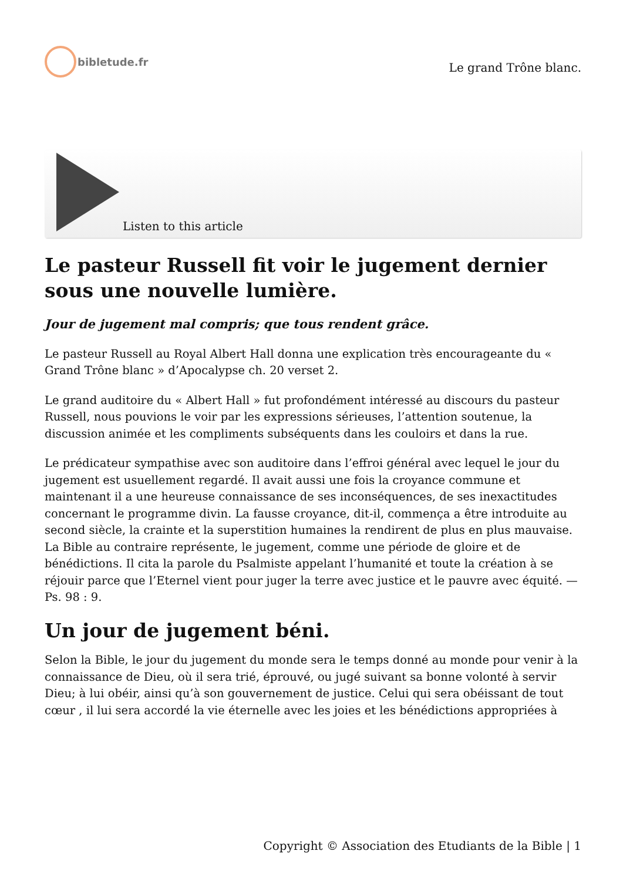bibletude.fr
Le grand Trône blanc.
Listen to this article
Le pasteur Russell fit voir le jugement dernier sous une nouvelle lumière.
Jour de jugement mal compris; que tous rendent grâce.
Le pasteur Russell au Royal Albert Hall donna une explication très encourageante du « Grand Trône blanc » d’Apocalypse ch. 20 verset 2.
Le grand auditoire du « Albert Hall » fut profondément intéressé au discours du pasteur Russell, nous pouvions le voir par les expressions sérieuses, l’attention soutenue, la discussion animée et les compliments subséquents dans les couloirs et dans la rue.
Le prédicateur sympathise avec son auditoire dans l’effroi général avec lequel le jour du jugement est usuellement regardé. Il avait aussi une fois la croyance commune et maintenant il a une heureuse connaissance de ses inconséquences, de ses inexactitudes concernant le programme divin. La fausse croyance, dit-il, commença a être introduite au second siècle, la crainte et la superstition humaines la rendirent de plus en plus mauvaise. La Bible au contraire représente, le jugement, comme une période de gloire et de bénédictions. Il cita la parole du Psalmiste appelant l’humanité et toute la création à se réjouir parce que l’Eternel vient pour juger la terre avec justice et le pauvre avec équité. — Ps. 98 : 9.
Un jour de jugement béni.
Selon la Bible, le jour du jugement du monde sera le temps donné au monde pour venir à la connaissance de Dieu, où il sera trié, éprouvé, ou jugé suivant sa bonne volonté à servir Dieu; à lui obéir, ainsi qu’à son gouvernement de justice. Celui qui sera obéissant de tout cœur , il lui sera accordé la vie éternelle avec les joies et les bénédictions appropriées à
Copyright © Association des Etudiants de la Bible | 1